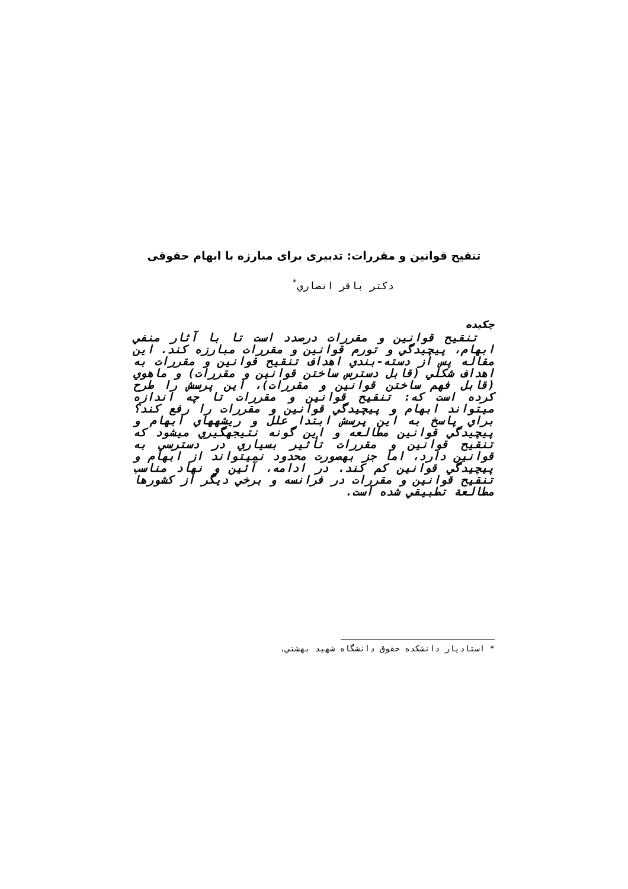تنقیح قوانین و مقررات: تدبیری برای مبارزه با ابهام حقوقی
دکتر باقر انصاري<sup>*</sup>
چکیده
تنقیح قوانین و مقررات درصدد است تا با آثار منفي ابهام، پیچیدگي و تورم قوانین و مقررات مبارزه کند. این مقاله پس از دسته-بندي اهداف تنقیح قوانین و مقررات به اهداف شکلي (قابل دسترس ساختن قوانین و مقررات) و ماهوي (قابل فهم ساختن قوانین و مقررات)، این پرسش را طرح کرده است که: تنقیح قوانین و مقررات تا چه اندازه ميتواند ابهام و پیچیدگي قوانین و مقررات را رفع کند؟ براي پاسخ به این پرسش ابتدا علل و ریشههاي ابهام و پیچیدگي قوانین مطالعه و این گونه نتیجهگیري ميشود که تنقیح قوانین و مقررات تأثیر بسیاري در دسترسي به قوانین دارد، اما جز بهصورت محدود نميتواند از ابهام و پیچیدگي قوانین کم کند. در ادامه، آئین و نهاد مناسب تنقیح قوانین و مقررات در فرانسه و برخي دیگر از کشورها مطالعة تطبیقي شده است.
* استادیار دانشکده حقوق دانشگاه شهید بهشتي.